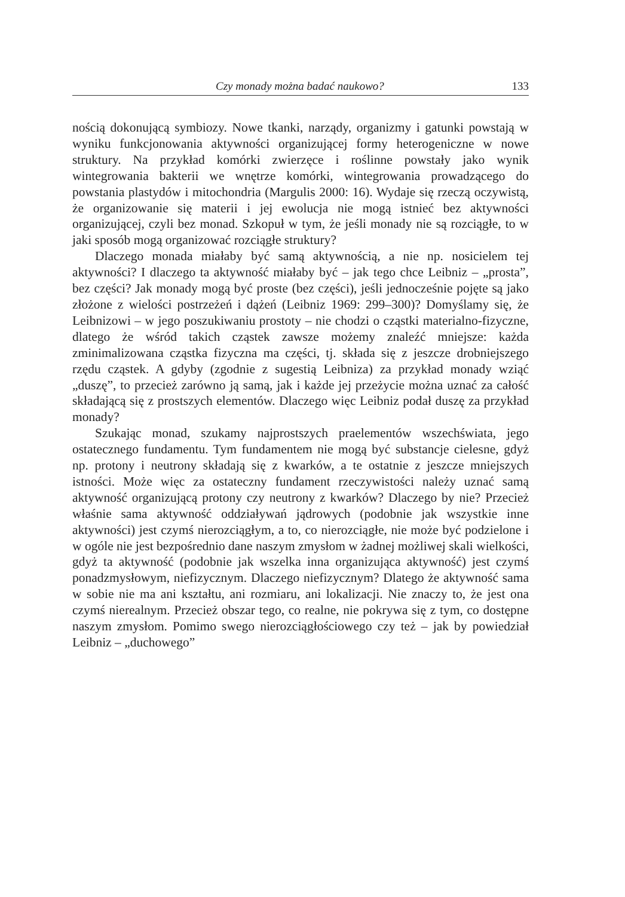Czy monady można badać naukowo? 133
nością dokonującą symbiozy. Nowe tkanki, narządy, organizmy i gatunki powstają w wyniku funkcjonowania aktywności organizującej formy heterogeniczne w nowe struktury. Na przykład komórki zwierzęce i roślinne powstały jako wynik wintegrowania bakterii we wnętrze komórki, wintegrowania prowadzącego do powstania plastydów i mitochondria (Margulis 2000: 16). Wydaje się rzeczą oczywistą, że organizowanie się materii i jej ewolucja nie mogą istnieć bez aktywności organizującej, czyli bez monad. Szkopuł w tym, że jeśli monady nie są rozciągłe, to w jaki sposób mogą organizować rozciągłe struktury?
Dlaczego monada miałaby być samą aktywnością, a nie np. nosicielem tej aktywności? I dlaczego ta aktywność miałaby być – jak tego chce Leibniz – „prosta”, bez części? Jak monady mogą być proste (bez części), jeśli jednocześnie pojęte są jako złożone z wielości postrzeżeń i dążeń (Leibniz 1969: 299–300)? Domyślamy się, że Leibnizowi – w jego poszukiwaniu prostoty – nie chodzi o cząstki materialno-fizyczne, dlatego że wśród takich cząstek zawsze możemy znaleźć mniejsze: każda zminimalizowana cząstka fizyczna ma części, tj. składa się z jeszcze drobniejszego rzędu cząstek. A gdyby (zgodnie z sugestią Leibniza) za przykład monady wziąć „duszę”, to przecież zarówno ją samą, jak i każde jej przeżycie można uznać za całość składającą się z prostszych elementów. Dlaczego więc Leibniz podał duszę za przykład monady?
Szukając monad, szukamy najprostszych praelementów wszechświata, jego ostatecznego fundamentu. Tym fundamentem nie mogą być substancje cielesne, gdyż np. protony i neutrony składają się z kwarków, a te ostatnie z jeszcze mniejszych istności. Może więc za ostateczny fundament rzeczywistości należy uznać samą aktywność organizującą protony czy neutrony z kwarków? Dlaczego by nie? Przecież właśnie sama aktywność oddziaływań jądrowych (podobnie jak wszystkie inne aktywności) jest czymś nierozciągłym, a to, co nierozciągłe, nie może być podzielone i w ogóle nie jest bezpośrednio dane naszym zmysłom w żadnej możliwej skali wielkości, gdyż ta aktywność (podobnie jak wszelka inna organizująca aktywność) jest czymś ponadzmysłowym, niefizycznym. Dlaczego niefizycznym? Dlatego że aktywność sama w sobie nie ma ani kształtu, ani rozmiaru, ani lokalizacji. Nie znaczy to, że jest ona czymś nierealnym. Przecież obszar tego, co realne, nie pokrywa się z tym, co dostępne naszym zmysłom. Pomimo swego nierozciągłościowego czy też – jak by powiedział Leibniz – „duchowego”